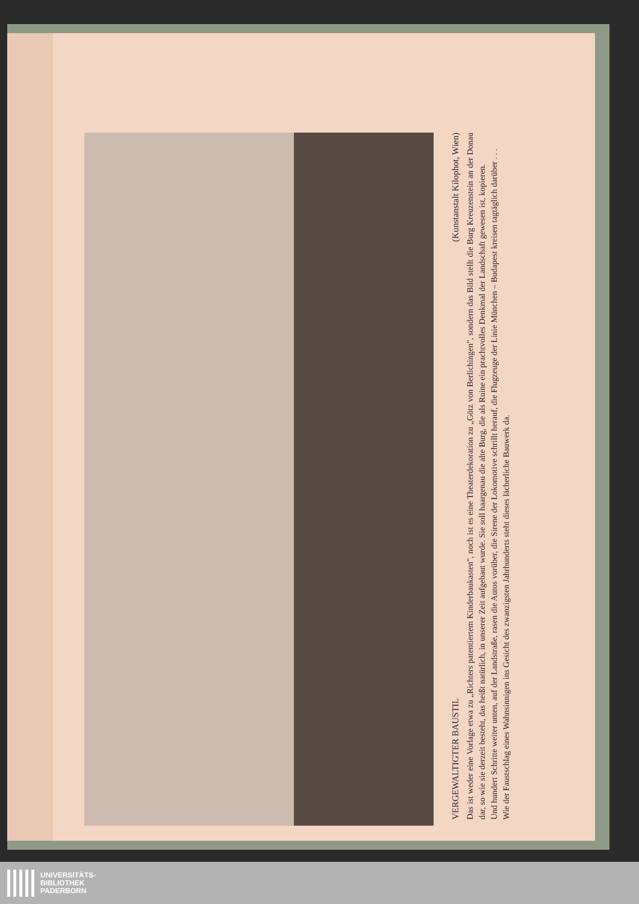VERGEWALTIGTER BAUSTIL (Kunstanstalt Kilophot, Wien)
Das ist weder eine Vorlage etwa zu „Richters patentiertem Kinderbaukasten", noch ist es eine Theaterdekoration zu „Götz von Berlichingen", sondern das Bild stellt die Burg Kreuzenstein an der Donau dar, so wie sie derzeit besteht, das heißt natürlich, in unserer Zeit aufgebaut wurde. Sie soll haargenau die alte Burg, die als Ruine ein prachtvolles Denkmal der Landschaft gewesen ist, kopieren.
Und hundert Schritte weiter unten, auf der Landstraße, rasen die Autos vorüber, die Sirene der Lokomotive schrillt herauf, die Flugzeuge der Linie München – Budapest kreisen tagtäglich darüber . . .
Wie der Faustschlag eines Wahnsinnigen ins Gesicht des zwanzigsten Jahrhunderts steht dieses lächerliche Bauwerk da.
UNIVERSITÄTS-
BIBLIOTHEK
PADERBORN